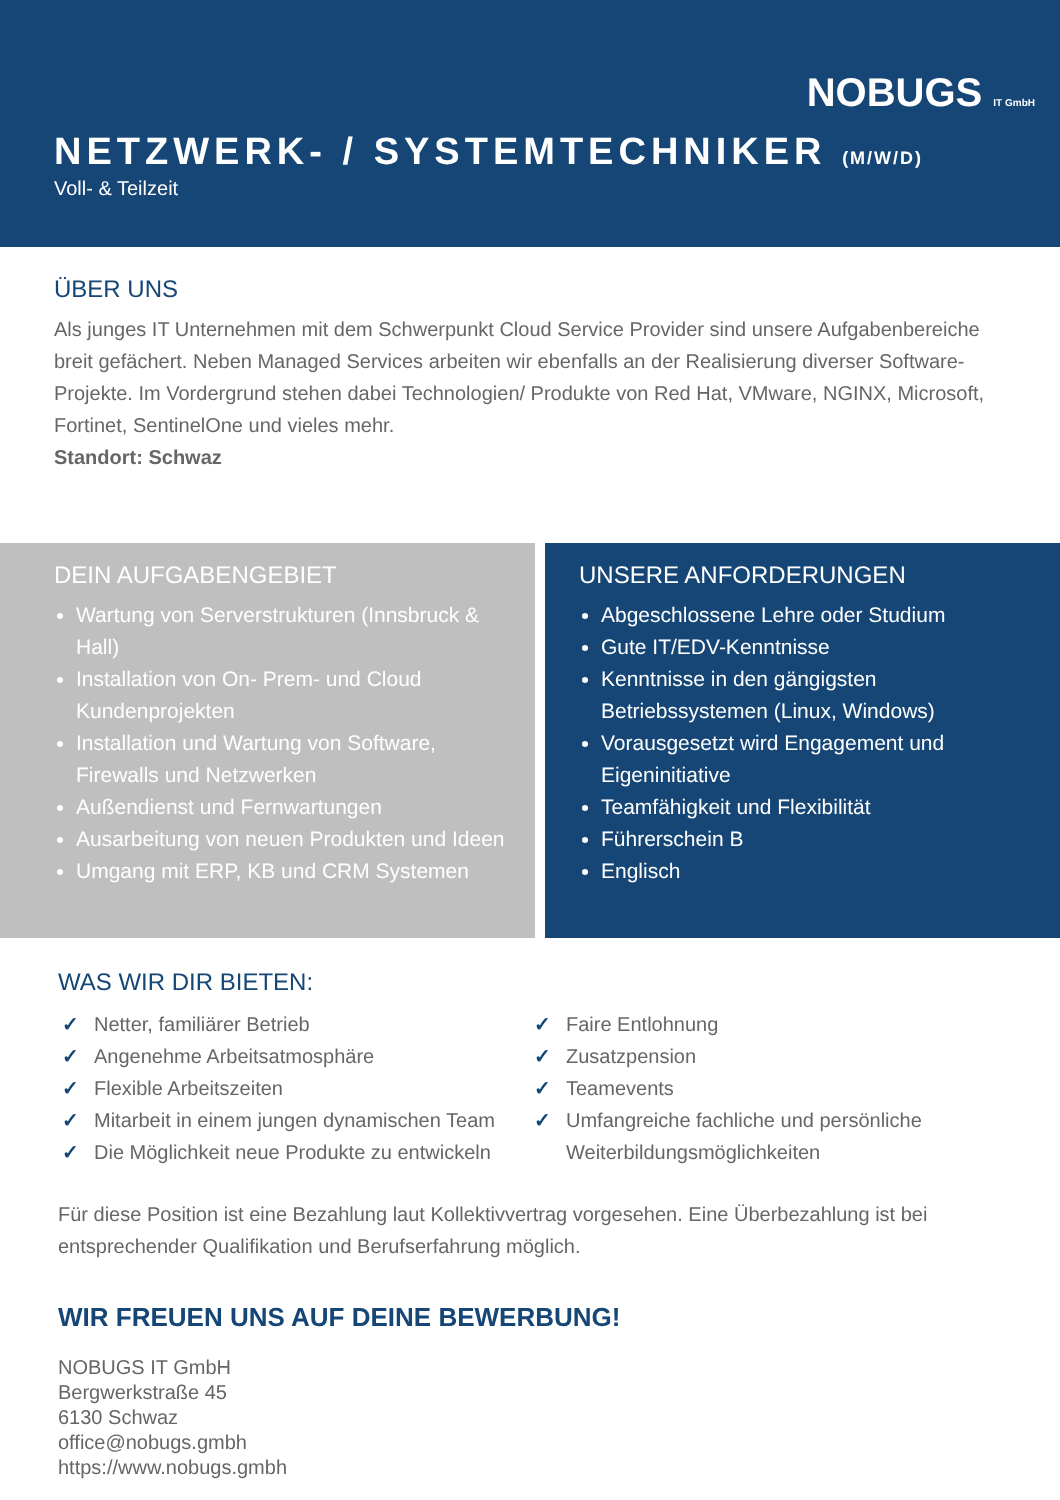NOBUGS IT GmbH
NETZWERK- / SYSTEMTECHNIKER (M/W/D)
Voll- & Teilzeit
ÜBER UNS
Als junges IT Unternehmen mit dem Schwerpunkt Cloud Service Provider sind unsere Aufgabenbereiche breit gefächert. Neben Managed Services arbeiten wir ebenfalls an der Realisierung diverser Software-Projekte. Im Vordergrund stehen dabei Technologien/ Produkte von Red Hat, VMware, NGINX, Microsoft, Fortinet, SentinelOne und vieles mehr.
Standort: Schwaz
DEIN AUFGABENGEBIET
Wartung von Serverstrukturen (Innsbruck & Hall)
Installation von On- Prem- und Cloud Kundenprojekten
Installation und Wartung von Software, Firewalls und Netzwerken
Außendienst und Fernwartungen
Ausarbeitung von neuen Produkten und Ideen
Umgang mit ERP, KB und CRM Systemen
UNSERE ANFORDERUNGEN
Abgeschlossene Lehre oder Studium
Gute IT/EDV-Kenntnisse
Kenntnisse in den gängigsten Betriebssystemen (Linux, Windows)
Vorausgesetzt wird Engagement und Eigeninitiative
Teamfähigkeit und Flexibilität
Führerschein B
Englisch
WAS WIR DIR BIETEN:
Netter, familiärer Betrieb
Angenehme Arbeitsatmosphäre
Flexible Arbeitszeiten
Mitarbeit in einem jungen dynamischen Team
Die Möglichkeit neue Produkte zu entwickeln
Faire Entlohnung
Zusatzpension
Teamevents
Umfangreiche fachliche und persönliche Weiterbildungsmöglichkeiten
Für diese Position ist eine Bezahlung laut Kollektivvertrag vorgesehen. Eine Überbezahlung ist bei entsprechender Qualifikation und Berufserfahrung möglich.
WIR FREUEN UNS AUF DEINE BEWERBUNG!
NOBUGS IT GmbH
Bergwerkstraße 45
6130 Schwaz
office@nobugs.gmbh
https://www.nobugs.gmbh